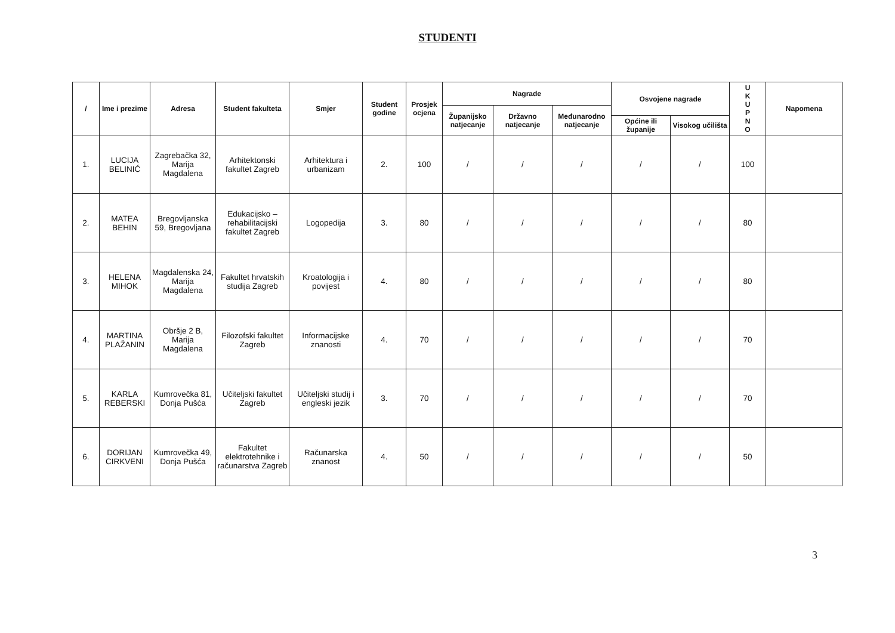STUDENTI
| / | Ime i prezime | Adresa | Student fakulteta | Smjer | Student godine | Prosjek ocjena | Nagrade | | | Osvojene nagrade | | U K U P N O | Napomena |
| --- | --- | --- | --- | --- | --- | --- | --- | --- | --- | --- | --- | --- | --- |
| | | | | | | | Županijsko natjecanje | Državno natjecanje | Međunarodno natjecanje | | | | |
| | | | | | | | | | | Općine ili županije | Visokog učilišta | | |
| 1. | LUCIJA BELINIĆ | Zagrebačka 32, Marija Magdalena | Arhitektonski fakultet Zagreb | Arhitektura i urbanizam | 2. | 100 | / | / | / | / | / | 100 | |
| 2. | MATEA BEHIN | Bregovljanska 59, Bregovljana | Edukacijsko – rehabilitacijski fakultet Zagreb | Logopedija | 3. | 80 | / | / | / | / | / | 80 | |
| 3. | HELENA MIHOK | Magdalenska 24, Marija Magdalena | Fakultet hrvatskih studija Zagreb | Kroatologija i povijest | 4. | 80 | / | / | / | / | / | 80 | |
| 4. | MARTINA PLAŽANIN | Obršje 2 B, Marija Magdalena | Filozofski fakultet Zagreb | Informacijske znanosti | 4. | 70 | / | / | / | / | / | 70 | |
| 5. | KARLA REBERSKI | Kumrovečka 81, Donja Pušća | Učiteljski fakultet Zagreb | Učiteljski studij i engleski jezik | 3. | 70 | / | / | / | / | / | 70 | |
| 6. | DORIJAN CIRKVENI | Kumrovečka 49, Donja Pušća | Fakultet elektrotehnike i računarstva Zagreb | Računarska znanost | 4. | 50 | / | / | / | / | / | 50 | |
3